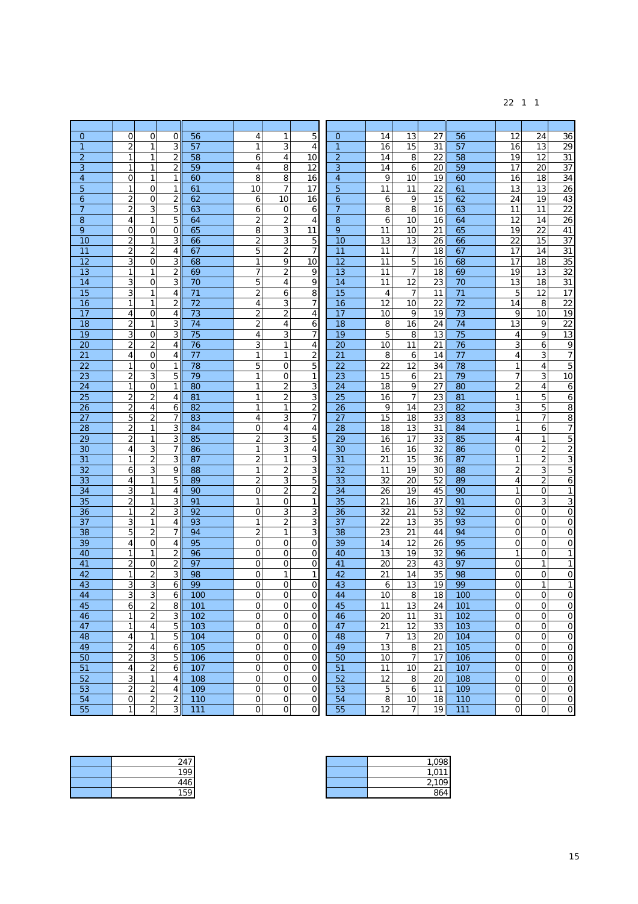22 1 1
| 0 | 0 | 0 | 0 | 56 | 4 | 1 | 5 |
| 1 | 2 | 1 | 3 | 57 | 1 | 3 | 4 |
| 2 | 1 | 1 | 2 | 58 | 6 | 4 | 10 |
| 3 | 1 | 1 | 2 | 59 | 4 | 8 | 12 |
| 4 | 0 | 1 | 1 | 60 | 8 | 8 | 16 |
| 5 | 1 | 0 | 1 | 61 | 10 | 7 | 17 |
| 6 | 2 | 0 | 2 | 62 | 6 | 10 | 16 |
| 7 | 2 | 3 | 5 | 63 | 6 | 0 | 6 |
| 8 | 4 | 1 | 5 | 64 | 2 | 2 | 4 |
| 9 | 0 | 0 | 0 | 65 | 8 | 3 | 11 |
| 10 | 2 | 1 | 3 | 66 | 2 | 3 | 5 |
| 11 | 2 | 2 | 4 | 67 | 5 | 2 | 7 |
| 12 | 3 | 0 | 3 | 68 | 1 | 9 | 10 |
| 13 | 1 | 1 | 2 | 69 | 7 | 2 | 9 |
| 14 | 3 | 0 | 3 | 70 | 5 | 4 | 9 |
| 15 | 3 | 1 | 4 | 71 | 2 | 6 | 8 |
| 16 | 1 | 1 | 2 | 72 | 4 | 3 | 7 |
| 17 | 4 | 0 | 4 | 73 | 2 | 2 | 4 |
| 18 | 2 | 1 | 3 | 74 | 2 | 4 | 6 |
| 19 | 3 | 0 | 3 | 75 | 4 | 3 | 7 |
| 20 | 2 | 2 | 4 | 76 | 3 | 1 | 4 |
| 21 | 4 | 0 | 4 | 77 | 1 | 1 | 2 |
| 22 | 1 | 0 | 1 | 78 | 5 | 0 | 5 |
| 23 | 2 | 3 | 5 | 79 | 1 | 0 | 1 |
| 24 | 1 | 0 | 1 | 80 | 1 | 2 | 3 |
| 25 | 2 | 2 | 4 | 81 | 1 | 2 | 3 |
| 26 | 2 | 4 | 6 | 82 | 1 | 1 | 2 |
| 27 | 5 | 2 | 7 | 83 | 4 | 3 | 7 |
| 28 | 2 | 1 | 3 | 84 | 0 | 4 | 4 |
| 29 | 2 | 1 | 3 | 85 | 2 | 3 | 5 |
| 30 | 4 | 3 | 7 | 86 | 1 | 3 | 4 |
| 31 | 1 | 2 | 3 | 87 | 2 | 1 | 3 |
| 32 | 6 | 3 | 9 | 88 | 1 | 2 | 3 |
| 33 | 4 | 1 | 5 | 89 | 2 | 3 | 5 |
| 34 | 3 | 1 | 4 | 90 | 0 | 2 | 2 |
| 35 | 2 | 1 | 3 | 91 | 1 | 0 | 1 |
| 36 | 1 | 2 | 3 | 92 | 0 | 3 | 3 |
| 37 | 3 | 1 | 4 | 93 | 1 | 2 | 3 |
| 38 | 5 | 2 | 7 | 94 | 2 | 1 | 3 |
| 39 | 4 | 0 | 4 | 95 | 0 | 0 | 0 |
| 40 | 1 | 1 | 2 | 96 | 0 | 0 | 0 |
| 41 | 2 | 0 | 2 | 97 | 0 | 0 | 0 |
| 42 | 1 | 2 | 3 | 98 | 0 | 1 | 1 |
| 43 | 3 | 3 | 6 | 99 | 0 | 0 | 0 |
| 44 | 3 | 3 | 6 | 100 | 0 | 0 | 0 |
| 45 | 6 | 2 | 8 | 101 | 0 | 0 | 0 |
| 46 | 1 | 2 | 3 | 102 | 0 | 0 | 0 |
| 47 | 1 | 4 | 5 | 103 | 0 | 0 | 0 |
| 48 | 4 | 1 | 5 | 104 | 0 | 0 | 0 |
| 49 | 2 | 4 | 6 | 105 | 0 | 0 | 0 |
| 50 | 2 | 3 | 5 | 106 | 0 | 0 | 0 |
| 51 | 4 | 2 | 6 | 107 | 0 | 0 | 0 |
| 52 | 3 | 1 | 4 | 108 | 0 | 0 | 0 |
| 53 | 2 | 2 | 4 | 109 | 0 | 0 | 0 |
| 54 | 0 | 2 | 2 | 110 | 0 | 0 | 0 |
| 55 | 1 | 2 | 3 | 111 | 0 | 0 | 0 |
| 0 | 14 | 13 | 27 | 56 | 12 | 24 | 36 |
| 1 | 16 | 15 | 31 | 57 | 16 | 13 | 29 |
| 2 | 14 | 8 | 22 | 58 | 19 | 12 | 31 |
| 3 | 14 | 6 | 20 | 59 | 17 | 20 | 37 |
| 4 | 9 | 10 | 19 | 60 | 16 | 18 | 34 |
| 5 | 11 | 11 | 22 | 61 | 13 | 13 | 26 |
| 6 | 6 | 9 | 15 | 62 | 24 | 19 | 43 |
| 7 | 8 | 8 | 16 | 63 | 11 | 11 | 22 |
| 8 | 6 | 10 | 16 | 64 | 12 | 14 | 26 |
| 9 | 11 | 10 | 21 | 65 | 19 | 22 | 41 |
| 10 | 13 | 13 | 26 | 66 | 22 | 15 | 37 |
| 11 | 11 | 7 | 18 | 67 | 17 | 14 | 31 |
| 12 | 11 | 5 | 16 | 68 | 17 | 18 | 35 |
| 13 | 11 | 7 | 18 | 69 | 19 | 13 | 32 |
| 14 | 11 | 12 | 23 | 70 | 13 | 18 | 31 |
| 15 | 4 | 7 | 11 | 71 | 5 | 12 | 17 |
| 16 | 12 | 10 | 22 | 72 | 14 | 8 | 22 |
| 17 | 10 | 9 | 19 | 73 | 9 | 10 | 19 |
| 18 | 8 | 16 | 24 | 74 | 13 | 9 | 22 |
| 19 | 5 | 8 | 13 | 75 | 4 | 9 | 13 |
| 20 | 10 | 11 | 21 | 76 | 3 | 6 | 9 |
| 21 | 8 | 6 | 14 | 77 | 4 | 3 | 7 |
| 22 | 22 | 12 | 34 | 78 | 1 | 4 | 5 |
| 23 | 15 | 6 | 21 | 79 | 7 | 3 | 10 |
| 24 | 18 | 9 | 27 | 80 | 2 | 4 | 6 |
| 25 | 16 | 7 | 23 | 81 | 1 | 5 | 6 |
| 26 | 9 | 14 | 23 | 82 | 3 | 5 | 8 |
| 27 | 15 | 18 | 33 | 83 | 1 | 7 | 8 |
| 28 | 18 | 13 | 31 | 84 | 1 | 6 | 7 |
| 29 | 16 | 17 | 33 | 85 | 4 | 1 | 5 |
| 30 | 16 | 16 | 32 | 86 | 0 | 2 | 2 |
| 31 | 21 | 15 | 36 | 87 | 1 | 2 | 3 |
| 32 | 11 | 19 | 30 | 88 | 2 | 3 | 5 |
| 33 | 32 | 20 | 52 | 89 | 4 | 2 | 6 |
| 34 | 26 | 19 | 45 | 90 | 1 | 0 | 1 |
| 35 | 21 | 16 | 37 | 91 | 0 | 3 | 3 |
| 36 | 32 | 21 | 53 | 92 | 0 | 0 | 0 |
| 37 | 22 | 13 | 35 | 93 | 0 | 0 | 0 |
| 38 | 23 | 21 | 44 | 94 | 0 | 0 | 0 |
| 39 | 14 | 12 | 26 | 95 | 0 | 0 | 0 |
| 40 | 13 | 19 | 32 | 96 | 1 | 0 | 1 |
| 41 | 20 | 23 | 43 | 97 | 0 | 1 | 1 |
| 42 | 21 | 14 | 35 | 98 | 0 | 0 | 0 |
| 43 | 6 | 13 | 19 | 99 | 0 | 1 | 1 |
| 44 | 10 | 8 | 18 | 100 | 0 | 0 | 0 |
| 45 | 11 | 13 | 24 | 101 | 0 | 0 | 0 |
| 46 | 20 | 11 | 31 | 102 | 0 | 0 | 0 |
| 47 | 21 | 12 | 33 | 103 | 0 | 0 | 0 |
| 48 | 7 | 13 | 20 | 104 | 0 | 0 | 0 |
| 49 | 13 | 8 | 21 | 105 | 0 | 0 | 0 |
| 50 | 10 | 7 | 17 | 106 | 0 | 0 | 0 |
| 51 | 11 | 10 | 21 | 107 | 0 | 0 | 0 |
| 52 | 12 | 8 | 20 | 108 | 0 | 0 | 0 |
| 53 | 5 | 6 | 11 | 109 | 0 | 0 | 0 |
| 54 | 8 | 10 | 18 | 110 | 0 | 0 | 0 |
| 55 | 12 | 7 | 19 | 111 | 0 | 0 | 0 |
| | 247 |
| | 199 |
| | 446 |
| | 159 |
| | 1,098 |
| | 1,011 |
| | 2,109 |
| | 864 |
15